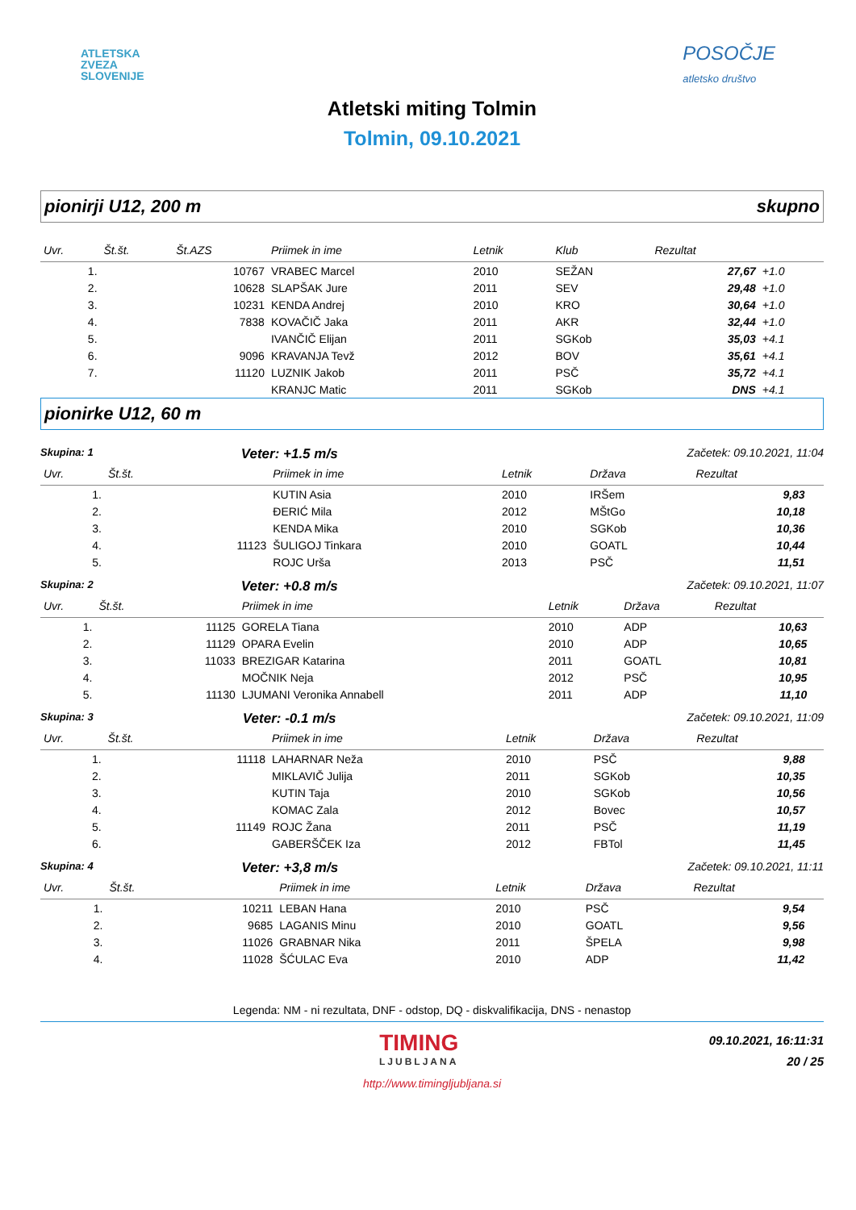ATLETSKA
ZVEZA
SLOVENIJE
POSOČJE
atletsko društvo
Atletski miting Tolmin
Tolmin, 09.10.2021
pionirji U12, 200 m skupno
| Uvr. | Št.št. | Št.AZS | Priimek in ime | Letnik | Klub | Rezultat | |
| --- | --- | --- | --- | --- | --- | --- | --- |
| 1. | | 10767 | VRABEC Marcel | 2010 | SEŽAN | 27,67 | +1.0 |
| 2. | | 10628 | SLAPŠAK Jure | 2011 | SEV | 29,48 | +1.0 |
| 3. | | 10231 | KENDA Andrej | 2010 | KRO | 30,64 | +1.0 |
| 4. | | 7838 | KOVAČIČ Jaka | 2011 | AKR | 32,44 | +1.0 |
| 5. | | | IVANČIČ Elijan | 2011 | SGKob | 35,03 | +4.1 |
| 6. | | 9096 | KRAVANJA Tevž | 2012 | BOV | 35,61 | +4.1 |
| 7. | | 11120 | LUZNIK Jakob | 2011 | PSČ | 35,72 | +4.1 |
| | | | KRANJC Matic | 2011 | SGKob | DNS | +4.1 |
pionirke U12, 60 m
Skupina: 1 Veter: +1.5 m/s Začetek: 09.10.2021, 11:04
| Uvr. | Št.št. | | Priimek in ime | Letnik | Država | Rezultat | |
| --- | --- | --- | --- | --- | --- | --- | --- |
| 1. | | | KUTIN Asia | 2010 | IRŠem | 9,83 | |
| 2. | | | ĐERIĆ Mila | 2012 | MŠtGo | 10,18 | |
| 3. | | | KENDA Mika | 2010 | SGKob | 10,36 | |
| 4. | | 11123 | ŠULIGOJ Tinkara | 2010 | GOATL | 10,44 | |
| 5. | | | ROJC Urša | 2013 | PSČ | 11,51 | |
Skupina: 2 Veter: +0.8 m/s Začetek: 09.10.2021, 11:07
| Uvr. | Št.št. | | Priimek in ime | Letnik | Država | Rezultat | |
| --- | --- | --- | --- | --- | --- | --- | --- |
| 1. | | 11125 | GORELA Tiana | 2010 | ADP | 10,63 | |
| 2. | | 11129 | OPARA Evelin | 2010 | ADP | 10,65 | |
| 3. | | 11033 | BREZIGAR Katarina | 2011 | GOATL | 10,81 | |
| 4. | | | MOČNIK Neja | 2012 | PSČ | 10,95 | |
| 5. | | 11130 | LJUMANI Veronika Annabell | 2011 | ADP | 11,10 | |
Skupina: 3 Veter: -0.1 m/s Začetek: 09.10.2021, 11:09
| Uvr. | Št.št. | | Priimek in ime | Letnik | Država | Rezultat | |
| --- | --- | --- | --- | --- | --- | --- | --- |
| 1. | | 11118 | LAHARNAR Neža | 2010 | PSČ | 9,88 | |
| 2. | | | MIKLAVIČ Julija | 2011 | SGKob | 10,35 | |
| 3. | | | KUTIN Taja | 2010 | SGKob | 10,56 | |
| 4. | | | KOMAC Zala | 2012 | Bovec | 10,57 | |
| 5. | | 11149 | ROJC Žana | 2011 | PSČ | 11,19 | |
| 6. | | | GABERŠČEK Iza | 2012 | FBTol | 11,45 | |
Skupina: 4 Veter: +3,8 m/s Začetek: 09.10.2021, 11:11
| Uvr. | Št.št. | | Priimek in ime | Letnik | Država | Rezultat | |
| --- | --- | --- | --- | --- | --- | --- | --- |
| 1. | | 10211 | LEBAN Hana | 2010 | PSČ | 9,54 | |
| 2. | | 9685 | LAGANIS Minu | 2010 | GOATL | 9,56 | |
| 3. | | 11026 | GRABNAR Nika | 2011 | ŠPELA | 9,98 | |
| 4. | | 11028 | ŠĆULAC Eva | 2010 | ADP | 11,42 | |
Legenda: NM - ni rezultata, DNF - odstop, DQ - diskvalifikacija, DNS - nenastop
TIMING
LJUBLJANA
09.10.2021, 16:11:31
20 / 25
http://www.timingljubljana.si